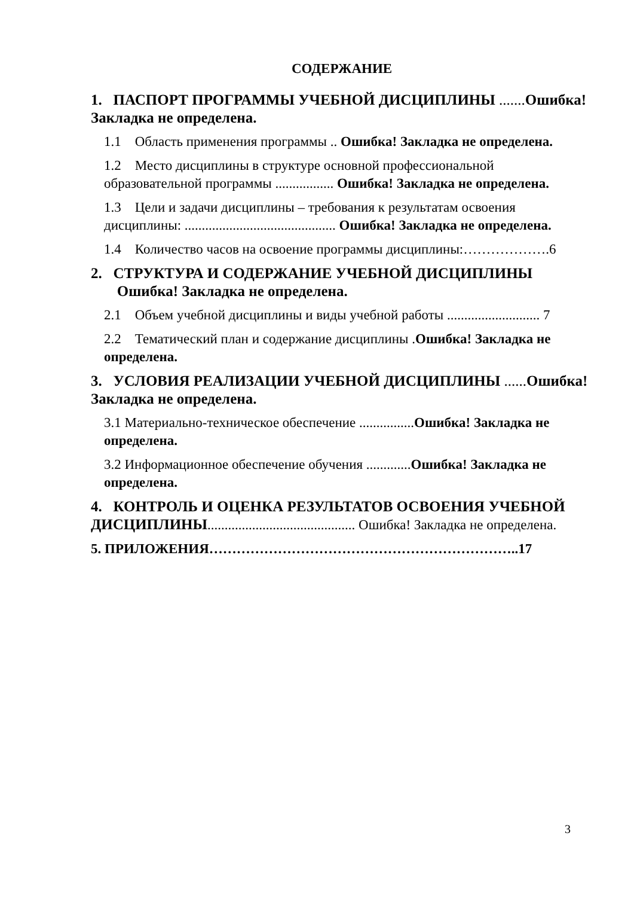СОДЕРЖАНИЕ
1. ПАСПОРТ ПРОГРАММЫ УЧЕБНОЙ ДИСЦИПЛИНЫ ....... Ошибка! Закладка не определена.
1.1 Область применения программы .. Ошибка! Закладка не определена.
1.2 Место дисциплины в структуре основной профессиональной образовательной программы ................. Ошибка! Закладка не определена.
1.3 Цели и задачи дисциплины – требования к результатам освоения дисциплины: ............................................ Ошибка! Закладка не определена.
1.4 Количество часов на освоение программы дисциплины:……………….6
2. СТРУКТУРА И СОДЕРЖАНИЕ УЧЕБНОЙ ДИСЦИПЛИНЫ
Ошибка! Закладка не определена.
2.1 Объем учебной дисциплины и виды учебной работы ........................... 7
2.2 Тематический план и содержание дисциплины .Ошибка! Закладка не определена.
3. УСЛОВИЯ РЕАЛИЗАЦИИ УЧЕБНОЙ ДИСЦИПЛИНЫ ...... Ошибка! Закладка не определена.
3.1 Материально-техническое обеспечение ................Ошибка! Закладка не определена.
3.2 Информационное обеспечение обучения .............Ошибка! Закладка не определена.
4. КОНТРОЛЬ И ОЦЕНКА РЕЗУЛЬТАТОВ ОСВОЕНИЯ УЧЕБНОЙ ДИСЦИПЛИНЫ........................................... Ошибка! Закладка не определена.
5. ПРИЛОЖЕНИЯ…………………………………………………………..17
3